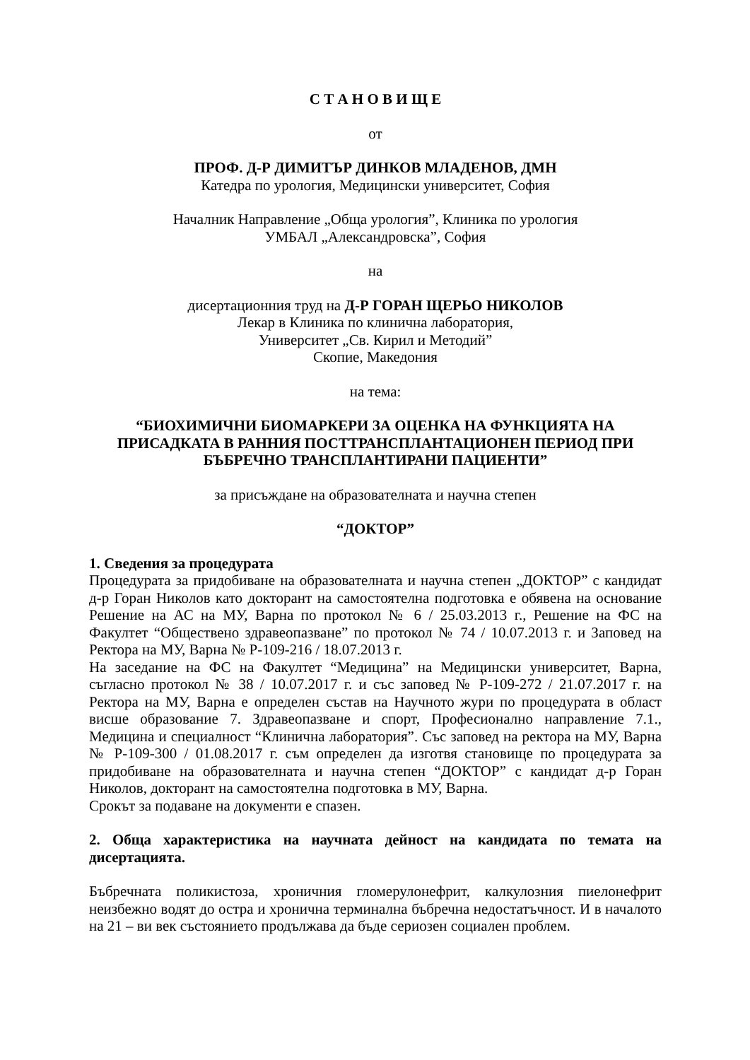С Т А Н О В И Щ Е
от
ПРОФ. Д-Р ДИМИТЪР ДИНКОВ МЛАДЕНОВ, ДМН
Катедра по урология, Медицински университет, София
Началник Направление „Обща урология”, Клиника по урология
УМБАЛ „Александровска”, София
на
дисертационния труд на Д-Р ГОРАН ЩЕРЬО НИКОЛОВ
Лекар в Клиника по клинична лаборатория,
Университет „Св. Кирил и Методий”
Скопие, Македония
на тема:
“БИОХИМИЧНИ БИОМАРКЕРИ ЗА ОЦЕНКА НА ФУНКЦИЯТА НА ПРИСАДКАТА В РАННИЯ ПОСТТРАНСПЛАНТАЦИОНЕН ПЕРИОД ПРИ БЪБРЕЧНО ТРАНСПЛАНТИРАНИ ПАЦИЕНТИ”
за присъждане на образователната и научна степен
“ДОКТОР”
1. Сведения за процедурата
Процедурата за придобиване на образователната и научна степен „ДОКТОР” с кандидат д-р Горан Николов като докторант на самостоятелна подготовка е обявена на основание Решение на АС на МУ, Варна по протокол № 6 / 25.03.2013 г., Решение на ФС на Факултет “Обществено здравеопазване” по протокол № 74 / 10.07.2013 г. и Заповед на Ректора на МУ, Варна № Р-109-216 / 18.07.2013 г.
На заседание на ФС на Факултет “Медицина” на Медицински университет, Варна, съгласно протокол № 38 / 10.07.2017 г. и със заповед № Р-109-272 / 21.07.2017 г. на Ректора на МУ, Варна е определен състав на Научното жури по процедурата в област висше образование 7. Здравеопазване и спорт, Професионално направление 7.1., Медицина и специалност “Клинична лаборатория”. Със заповед на ректора на МУ, Варна № Р-109-300 / 01.08.2017 г. съм определен да изготвя становище по процедурата за придобиване на образователната и научна степен “ДОКТОР” с кандидат д-р Горан Николов, докторант на самостоятелна подготовка в МУ, Варна.
Срокът за подаване на документи е спазен.
2. Обща характеристика на научната дейност на кандидата по темата на дисертацията.
Бъбречната поликистоза, хроничния гломерулонефрит, калкулозния пиелонефрит неизбежно водят до остра и хронична терминална бъбречна недостатъчност. И в началото на 21 – ви век състоянието продължава да бъде сериозен социален проблем.